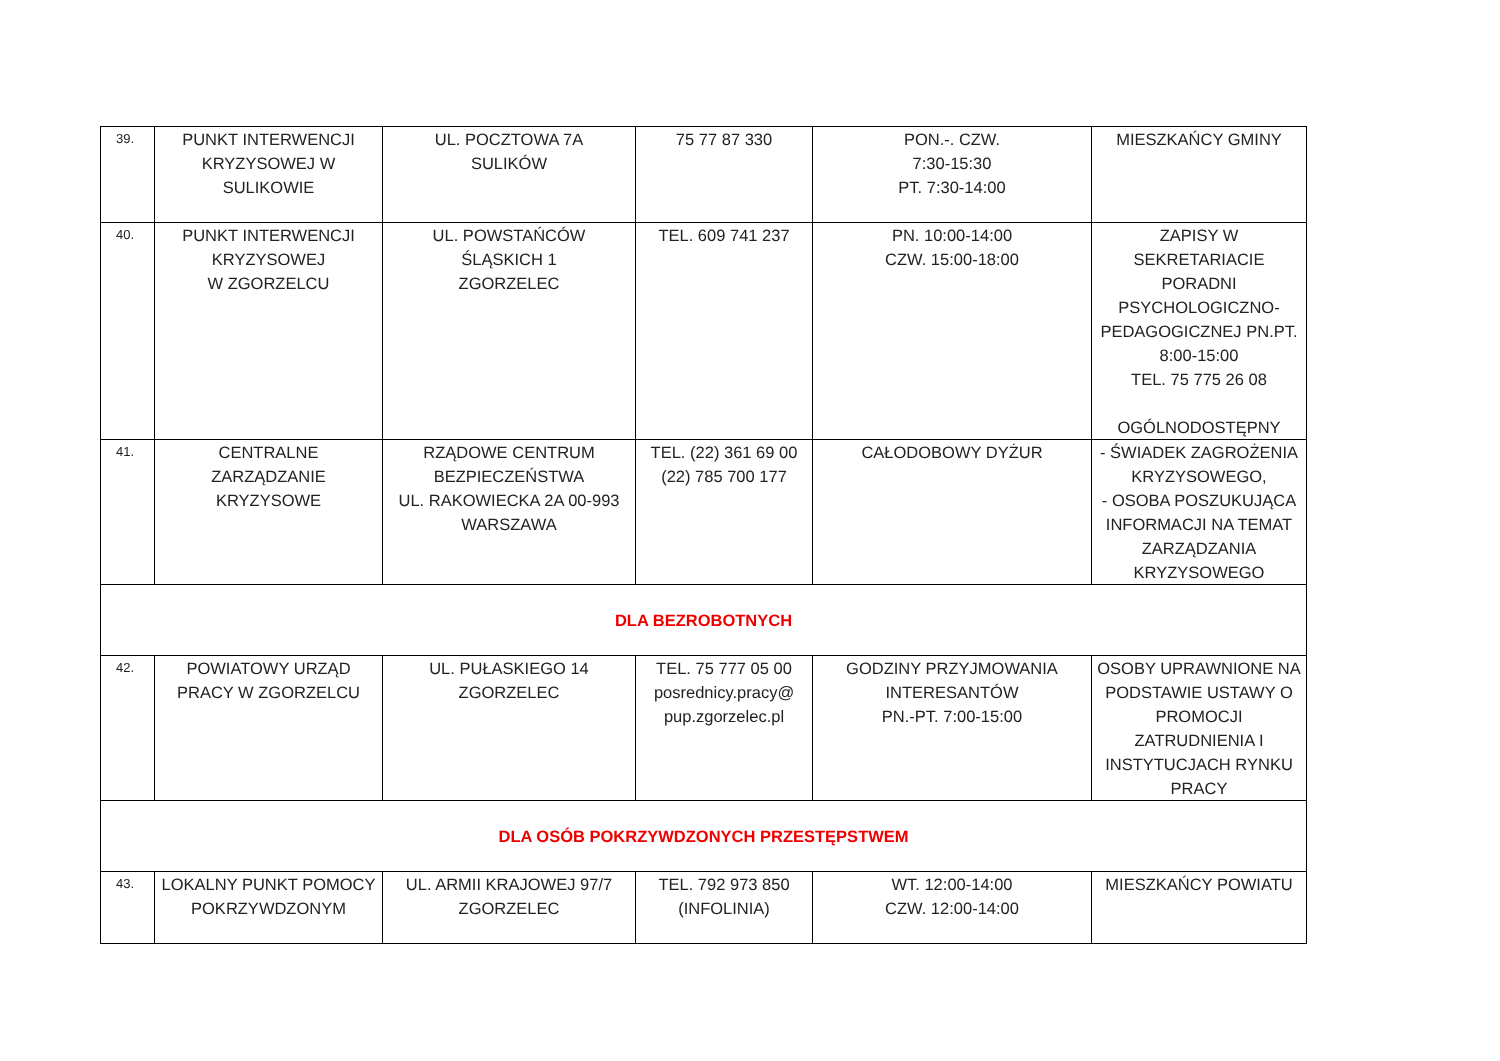| 39. | PUNKT INTERWENCJI KRYZYSOWEJ W SULIKOWIE | UL. POCZTOWA 7A SULIKÓW | 75 77 87 330 | PON.-. CZW. 7:30-15:30 PT. 7:30-14:00 | MIESZKAŃCY GMINY |
| 40. | PUNKT INTERWENCJI KRYZYSOWEJ W ZGORZELCU | UL. POWSTAŃCÓW ŚLĄSKICH 1 ZGORZELEC | TEL. 609 741 237 | PN. 10:00-14:00 CZW. 15:00-18:00 | ZAPISY W SEKRETARIACIE PORADNI PSYCHOLOGICZNO-PEDAGOGICZNEJ PN.PT. 8:00-15:00 TEL. 75 775 26 08 OGÓLNODOSTĘPNY |
| 41. | CENTRALNE ZARZĄDZANIE KRYZYSOWE | RZĄDOWE CENTRUM BEZPIECZEŃSTWA UL. RAKOWIECKA 2A 00-993 WARSZAWA | TEL. (22) 361 69 00 (22) 785 700 177 | CAŁODOBOWY DYŻUR | - ŚWIADEK ZAGROŻENIA KRYZYSOWEGO, - OSOBA POSZUKUJĄCA INFORMACJI NA TEMAT ZARZĄDZANIA KRYZYSOWEGO |
| DLA BEZROBOTNYCH | | | | | |
| 42. | POWIATOWY URZĄD PRACY W ZGORZELCU | UL. PUŁASKIEGO 14 ZGORZELEC | TEL. 75 777 05 00 posrednicy.pracy@ pup.zgorzelec.pl | GODZINY PRZYJMOWANIA INTERESANTÓW PN.-PT. 7:00-15:00 | OSOBY UPRAWNIONE NA PODSTAWIE USTAWY O PROMOCJI ZATRUDNIENIA I INSTYTUCJACH RYNKU PRACY |
| DLA OSÓB POKRZYWDZONYCH PRZESTĘPSTWEM | | | | | |
| 43. | LOKALNY PUNKT POMOCY POKRZYWDZONYM | UL. ARMII KRAJOWEJ 97/7 ZGORZELEC | TEL. 792 973 850 (INFOLINIA) | WT. 12:00-14:00 CZW. 12:00-14:00 | MIESZKAŃCY POWIATU |